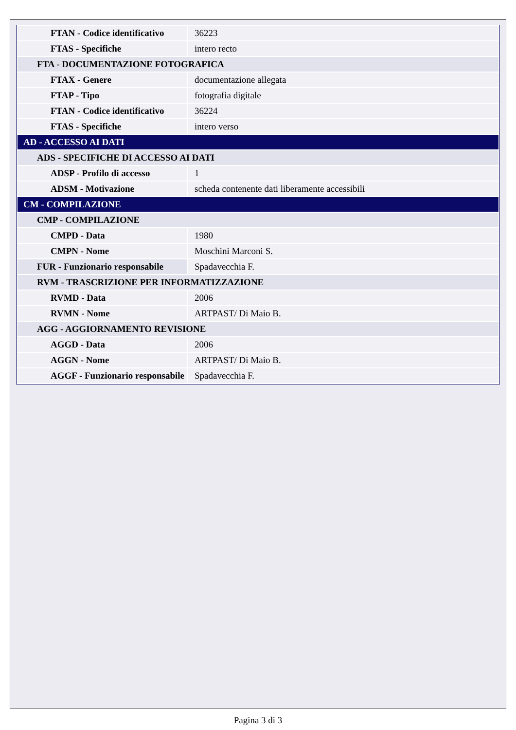| FTAN - Codice identificativo | 36223 |
| FTAS - Specifiche | intero recto |
| FTA - DOCUMENTAZIONE FOTOGRAFICA | |
| FTAX - Genere | documentazione allegata |
| FTAP - Tipo | fotografia digitale |
| FTAN - Codice identificativo | 36224 |
| FTAS - Specifiche | intero verso |
| AD - ACCESSO AI DATI | |
| ADS - SPECIFICHE DI ACCESSO AI DATI | |
| ADSP - Profilo di accesso | 1 |
| ADSM - Motivazione | scheda contenente dati liberamente accessibili |
| CM - COMPILAZIONE | |
| CMP - COMPILAZIONE | |
| CMPD - Data | 1980 |
| CMPN - Nome | Moschini Marconi S. |
| FUR - Funzionario responsabile | Spadavecchia F. |
| RVM - TRASCRIZIONE PER INFORMATIZZAZIONE | |
| RVMD - Data | 2006 |
| RVMN - Nome | ARTPAST/ Di Maio B. |
| AGG - AGGIORNAMENTO REVISIONE | |
| AGGD - Data | 2006 |
| AGGN - Nome | ARTPAST/ Di Maio B. |
| AGGF - Funzionario responsabile | Spadavecchia F. |
Pagina 3 di 3